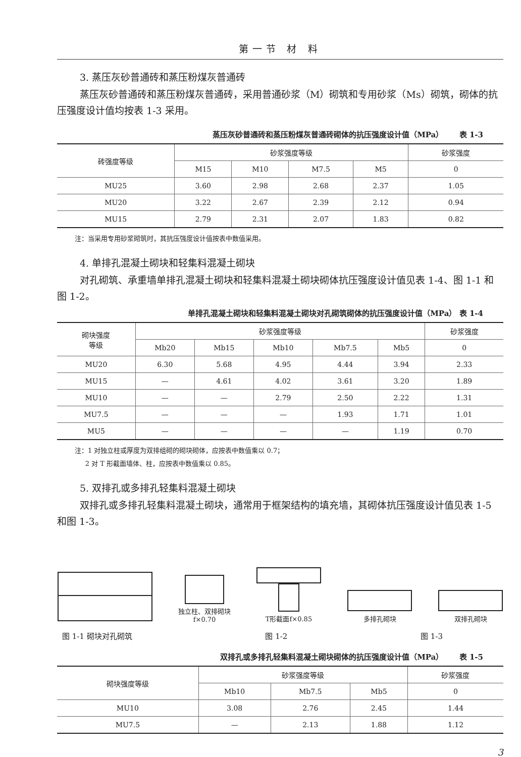第一节 材 料
3. 蒸压灰砂普通砖和蒸压粉煤灰普通砖
蒸压灰砂普通砖和蒸压粉煤灰普通砖，采用普通砂浆（M）砌筑和专用砂浆（Ms）砌筑，砌体的抗压强度设计值均按表 1-3 采用。
蒸压灰砂普通砖和蒸压粉煤灰普通砖砌体的抗压强度设计值（MPa） 表 1-3
| 砖强度等级 | 砂浆强度等级 | | | | 砂浆强度 |
| --- | --- | --- | --- | --- | --- |
| | M15 | M10 | M7.5 | M5 | 0 |
| MU25 | 3.60 | 2.98 | 2.68 | 2.37 | 1.05 |
| MU20 | 3.22 | 2.67 | 2.39 | 2.12 | 0.94 |
| MU15 | 2.79 | 2.31 | 2.07 | 1.83 | 0.82 |
注：当采用专用砂浆砌筑时，其抗压强度设计值按表中数值采用。
4. 单排孔混凝土砌块和轻集料混凝土砌块
对孔砌筑、承重墙单排孔混凝土砌块和轻集料混凝土砌块砌体抗压强度设计值见表 1-4、图 1-1 和图 1-2。
单排孔混凝土砌块和轻集料混凝土砌块对孔砌筑砌体的抗压强度设计值（MPa） 表 1-4
| 砌块强度 等级 | 砂浆强度等级 | | | | | 砂浆强度 |
| --- | --- | --- | --- | --- | --- | --- |
| | Mb20 | Mb15 | Mb10 | Mb7.5 | Mb5 | 0 |
| MU20 | 6.30 | 5.68 | 4.95 | 4.44 | 3.94 | 2.33 |
| MU15 | — | 4.61 | 4.02 | 3.61 | 3.20 | 1.89 |
| MU10 | — | — | 2.79 | 2.50 | 2.22 | 1.31 |
| MU7.5 | — | — | — | 1.93 | 1.71 | 1.01 |
| MU5 | — | — | — | — | 1.19 | 0.70 |
注：1 对独立柱或厚度为双排组砌的砌块砌体，应按表中数值乘以 0.7；
2 对 T 形截面墙体、柱，应按表中数值乘以 0.85。
5. 双排孔或多排孔轻集料混凝土砌块
双排孔或多排孔轻集料混凝土砌块，通常用于框架结构的填充墙，其砌体抗压强度设计值见表 1-5 和图 1-3。
独立柱、双排砌块
f×0.70
T形截面f×0.85
多排孔砌块
双排孔砌块
图 1-1 砌块对孔砌筑 图 1-2 图 1-3
双排孔或多排孔轻集料混凝土砌块砌体的抗压强度设计值（MPa） 表 1-5
| 砌块强度等级 | 砂浆强度等级 | | | 砂浆强度 |
| --- | --- | --- | --- | --- |
| | Mb10 | Mb7.5 | Mb5 | 0 |
| MU10 | 3.08 | 2.76 | 2.45 | 1.44 |
| MU7.5 | — | 2.13 | 1.88 | 1.12 |
3